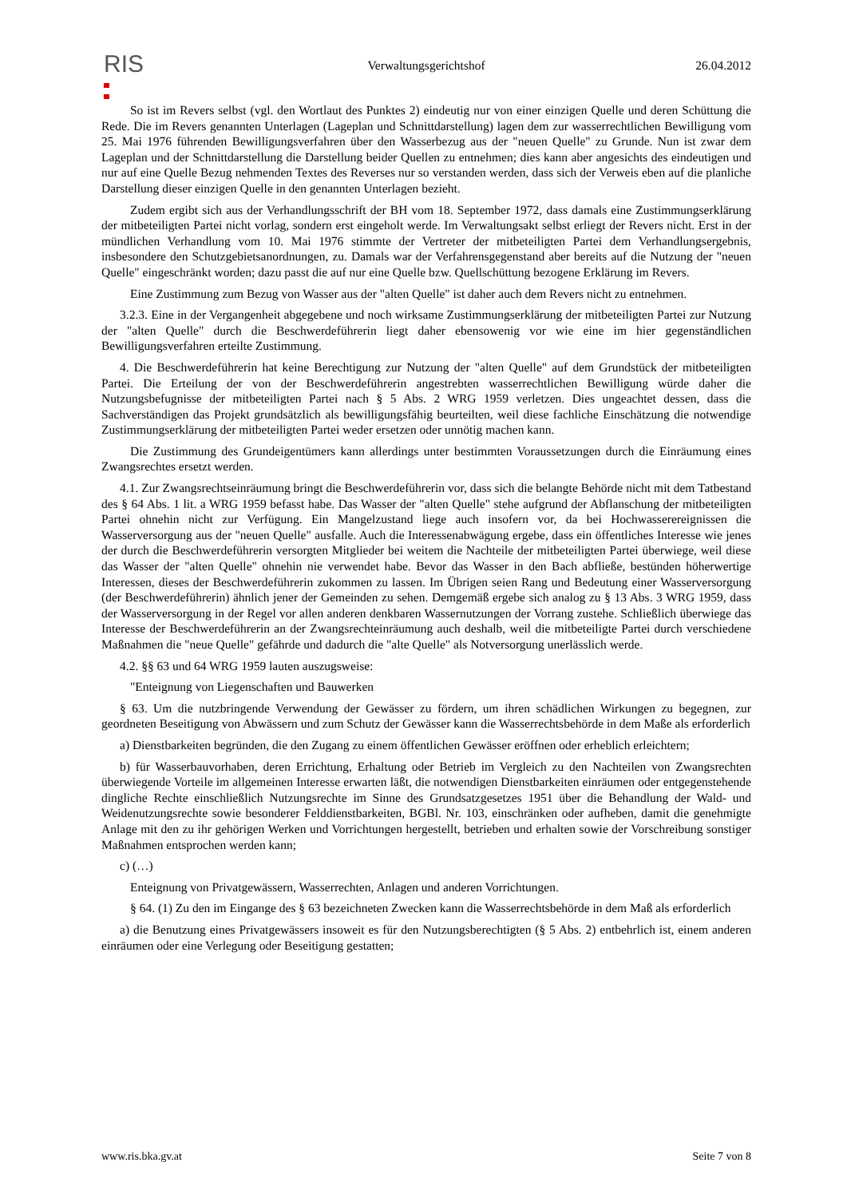RIS
Verwaltungsgerichtshof 26.04.2012
So ist im Revers selbst (vgl. den Wortlaut des Punktes 2) eindeutig nur von einer einzigen Quelle und deren Schüttung die Rede. Die im Revers genannten Unterlagen (Lageplan und Schnittdarstellung) lagen dem zur wasserrechtlichen Bewilligung vom 25. Mai 1976 führenden Bewilligungsverfahren über den Wasserbezug aus der "neuen Quelle" zu Grunde. Nun ist zwar dem Lageplan und der Schnittdarstellung die Darstellung beider Quellen zu entnehmen; dies kann aber angesichts des eindeutigen und nur auf eine Quelle Bezug nehmenden Textes des Reverses nur so verstanden werden, dass sich der Verweis eben auf die planliche Darstellung dieser einzigen Quelle in den genannten Unterlagen bezieht.
Zudem ergibt sich aus der Verhandlungsschrift der BH vom 18. September 1972, dass damals eine Zustimmungserklärung der mitbeteiligten Partei nicht vorlag, sondern erst eingeholt werde. Im Verwaltungsakt selbst erliegt der Revers nicht. Erst in der mündlichen Verhandlung vom 10. Mai 1976 stimmte der Vertreter der mitbeteiligten Partei dem Verhandlungsergebnis, insbesondere den Schutzgebietsanordnungen, zu. Damals war der Verfahrensgegenstand aber bereits auf die Nutzung der "neuen Quelle" eingeschränkt worden; dazu passt die auf nur eine Quelle bzw. Quellschüttung bezogene Erklärung im Revers.
Eine Zustimmung zum Bezug von Wasser aus der "alten Quelle" ist daher auch dem Revers nicht zu entnehmen.
3.2.3. Eine in der Vergangenheit abgegebene und noch wirksame Zustimmungserklärung der mitbeteiligten Partei zur Nutzung der "alten Quelle" durch die Beschwerdeführerin liegt daher ebensowenig vor wie eine im hier gegenständlichen Bewilligungsverfahren erteilte Zustimmung.
4. Die Beschwerdeführerin hat keine Berechtigung zur Nutzung der "alten Quelle" auf dem Grundstück der mitbeteiligten Partei. Die Erteilung der von der Beschwerdeführerin angestrebten wasserrechtlichen Bewilligung würde daher die Nutzungsbefugnisse der mitbeteiligten Partei nach § 5 Abs. 2 WRG 1959 verletzen. Dies ungeachtet dessen, dass die Sachverständigen das Projekt grundsätzlich als bewilligungsfähig beurteilten, weil diese fachliche Einschätzung die notwendige Zustimmungserklärung der mitbeteiligten Partei weder ersetzen oder unnötig machen kann.
Die Zustimmung des Grundeigentümers kann allerdings unter bestimmten Voraussetzungen durch die Einräumung eines Zwangsrechtes ersetzt werden.
4.1. Zur Zwangsrechtseinräumung bringt die Beschwerdeführerin vor, dass sich die belangte Behörde nicht mit dem Tatbestand des § 64 Abs. 1 lit. a WRG 1959 befasst habe. Das Wasser der "alten Quelle" stehe aufgrund der Abflanschung der mitbeteiligten Partei ohnehin nicht zur Verfügung. Ein Mangelzustand liege auch insofern vor, da bei Hochwasserereignissen die Wasserversorgung aus der "neuen Quelle" ausfalle. Auch die Interessenabwägung ergebe, dass ein öffentliches Interesse wie jenes der durch die Beschwerdeführerin versorgten Mitglieder bei weitem die Nachteile der mitbeteiligten Partei überwiege, weil diese das Wasser der "alten Quelle" ohnehin nie verwendet habe. Bevor das Wasser in den Bach abfließe, bestünden höherwertige Interessen, dieses der Beschwerdeführerin zukommen zu lassen. Im Übrigen seien Rang und Bedeutung einer Wasserversorgung (der Beschwerdeführerin) ähnlich jener der Gemeinden zu sehen. Demgemäß ergebe sich analog zu § 13 Abs. 3 WRG 1959, dass der Wasserversorgung in der Regel vor allen anderen denkbaren Wassernutzungen der Vorrang zustehe. Schließlich überwiege das Interesse der Beschwerdeführerin an der Zwangsrechteinräumung auch deshalb, weil die mitbeteiligte Partei durch verschiedene Maßnahmen die "neue Quelle" gefährde und dadurch die "alte Quelle" als Notversorgung unerlässlich werde.
4.2. §§ 63 und 64 WRG 1959 lauten auszugsweise:
"Enteignung von Liegenschaften und Bauwerken
§ 63. Um die nutzbringende Verwendung der Gewässer zu fördern, um ihren schädlichen Wirkungen zu begegnen, zur geordneten Beseitigung von Abwässern und zum Schutz der Gewässer kann die Wasserrechtsbehörde in dem Maße als erforderlich
a) Dienstbarkeiten begründen, die den Zugang zu einem öffentlichen Gewässer eröffnen oder erheblich erleichtern;
b) für Wasserbauvorhaben, deren Errichtung, Erhaltung oder Betrieb im Vergleich zu den Nachteilen von Zwangsrechten überwiegende Vorteile im allgemeinen Interesse erwarten läßt, die notwendigen Dienstbarkeiten einräumen oder entgegenstehende dingliche Rechte einschließlich Nutzungsrechte im Sinne des Grundsatzgesetzes 1951 über die Behandlung der Wald- und Weidenutzungsrechte sowie besonderer Felddienstbarkeiten, BGBl. Nr. 103, einschränken oder aufheben, damit die genehmigte Anlage mit den zu ihr gehörigen Werken und Vorrichtungen hergestellt, betrieben und erhalten sowie der Vorschreibung sonstiger Maßnahmen entsprochen werden kann;
c) (…)
Enteignung von Privatgewässern, Wasserrechten, Anlagen und anderen Vorrichtungen.
§ 64. (1) Zu den im Eingange des § 63 bezeichneten Zwecken kann die Wasserrechtsbehörde in dem Maß als erforderlich
a) die Benutzung eines Privatgewässers insoweit es für den Nutzungsberechtigten (§ 5 Abs. 2) entbehrlich ist, einem anderen einräumen oder eine Verlegung oder Beseitigung gestatten;
www.ris.bka.gv.at Seite 7 von 8